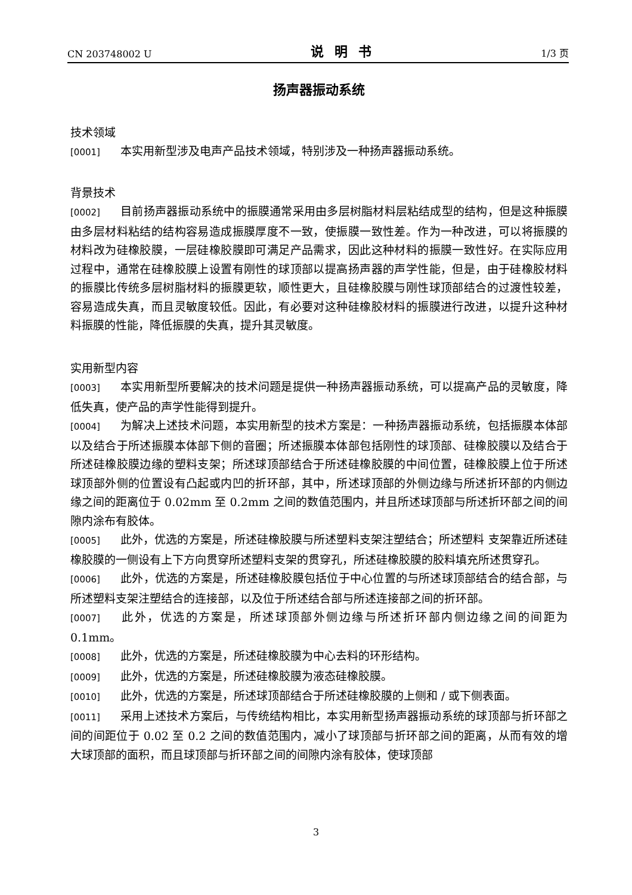CN 203748002 U 说明书 1/3 页
扬声器振动系统
技术领域
[0001] 本实用新型涉及电声产品技术领域，特别涉及一种扬声器振动系统。
背景技术
[0002] 目前扬声器振动系统中的振膜通常采用由多层树脂材料层粘结成型的结构，但是这种振膜由多层材料粘结的结构容易造成振膜厚度不一致，使振膜一致性差。作为一种改进，可以将振膜的材料改为硅橡胶膜，一层硅橡胶膜即可满足产品需求，因此这种材料的振膜一致性好。在实际应用过程中，通常在硅橡胶膜上设置有刚性的球顶部以提高扬声器的声学性能，但是，由于硅橡胶材料的振膜比传统多层树脂材料的振膜更软，顺性更大，且硅橡胶膜与刚性球顶部结合的过渡性较差，容易造成失真，而且灵敏度较低。因此，有必要对这种硅橡胶材料的振膜进行改进，以提升这种材料振膜的性能，降低振膜的失真，提升其灵敏度。
实用新型内容
[0003] 本实用新型所要解决的技术问题是提供一种扬声器振动系统，可以提高产品的灵敏度，降低失真，使产品的声学性能得到提升。
[0004] 为解决上述技术问题，本实用新型的技术方案是：一种扬声器振动系统，包括振膜本体部以及结合于所述振膜本体部下侧的音圈；所述振膜本体部包括刚性的球顶部、硅橡胶膜以及结合于所述硅橡胶膜边缘的塑料支架；所述球顶部结合于所述硅橡胶膜的中间位置，硅橡胶膜上位于所述球顶部外侧的位置设有凸起或内凹的折环部，其中，所述球顶部的外侧边缘与所述折环部的内侧边缘之间的距离位于 0.02mm 至 0.2mm 之间的数值范围内，并且所述球顶部与所述折环部之间的间隙内涂布有胶体。
[0005] 此外，优选的方案是，所述硅橡胶膜与所述塑料支架注塑结合；所述塑料 支架靠近所述硅橡胶膜的一侧设有上下方向贯穿所述塑料支架的贯穿孔，所述硅橡胶膜的胶料填充所述贯穿孔。
[0006] 此外，优选的方案是，所述硅橡胶膜包括位于中心位置的与所述球顶部结合的结合部，与所述塑料支架注塑结合的连接部，以及位于所述结合部与所述连接部之间的折环部。
[0007] 此外，优选的方案是，所述球顶部外侧边缘与所述折环部内侧边缘之间的间距为 0.1mm。
[0008] 此外，优选的方案是，所述硅橡胶膜为中心去料的环形结构。
[0009] 此外，优选的方案是，所述硅橡胶膜为液态硅橡胶膜。
[0010] 此外，优选的方案是，所述球顶部结合于所述硅橡胶膜的上侧和 / 或下侧表面。
[0011] 采用上述技术方案后，与传统结构相比，本实用新型扬声器振动系统的球顶部与折环部之间的间距位于 0.02 至 0.2 之间的数值范围内，减小了球顶部与折环部之间的距离，从而有效的增大球顶部的面积，而且球顶部与折环部之间的间隙内涂有胶体，使球顶部
3